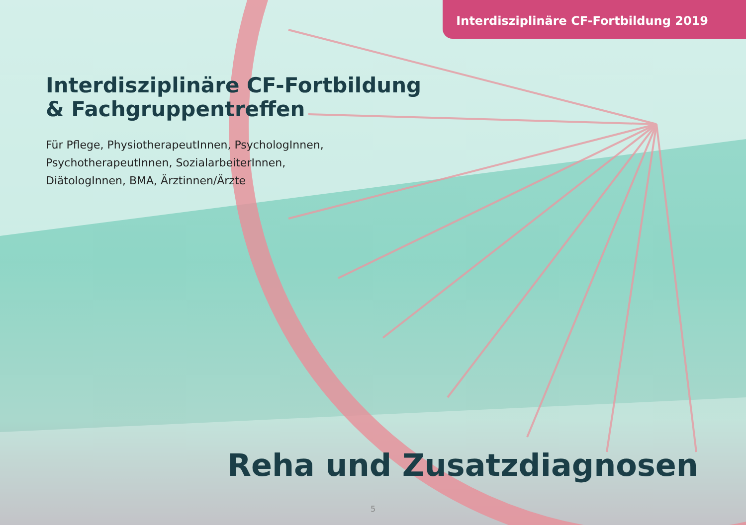Interdisziplinäre CF-Fortbildung 2019
Interdisziplinäre CF-Fortbildung
& Fachgruppentreffen
Für Pflege, PhysiotherapeutInnen, PsychologInnen,
PsychotherapeutInnen, SozialarbeiterInnen,
DiätologInnen, BMA, Ärztinnen/Ärzte
Reha und Zusatzdiagnosen
5